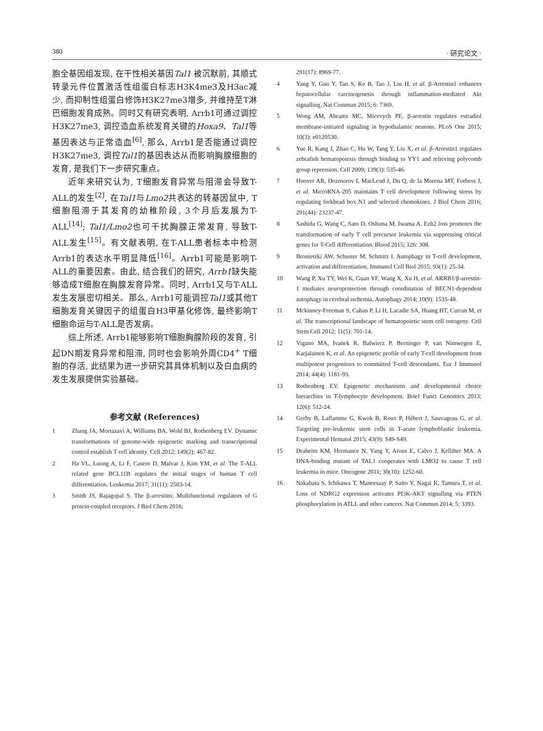380 · 研究论文 ·
胞全基因组发现, 在干性相关基因Tal1 被沉默前, 其顺式转录元件位置激活性组蛋白标志H3K4me3及H3ac减少, 而抑制性组蛋白修饰H3K27me3增多, 并维持至T淋巴细胞发育成熟。同时又有研究表明, Arrb1可通过调控H3K27me3, 调控造血系统发育关键的Hoxa9、Tal1等基因表达与正常造血<sup>[6]</sup>, 那么, Arrb1是否能通过调控H3K27me3, 调控Tal1的基因表达从而影响胸腺细胞的发育, 是我们下一步研究重点。
近年来研究认为, T细胞发育异常与阻滞会导致T-ALL的发生<sup>[2]</sup>, 在Tal1与Lmo2共表达的转基因鼠中, T细胞阻滞于其发育的幼稚阶段, 3个月后发展为T-ALL<sup>[14]</sup>; Tal1/Lmo2也可干扰胸腺正常发育, 导致T-ALL发生<sup>[15]</sup>。有文献表明, 在T-ALL患者标本中检测Arrb1的表达水平明显降低<sup>[16]</sup>。Arrb1可能是影响T-ALL的重要因素。由此, 结合我们的研究, Arrb1缺失能够造成T细胞在胸腺发育异常。同时, Arrb1又与T-ALL发生发展密切相关。那么, Arrb1可能调控Tal1或其他T细胞发育关键因子的组蛋白H3甲基化修饰, 最终影响T细胞命运与T-ALL是否发病。
综上所述, Arrb1能够影响T细胞胸腺阶段的发育, 引起DN期发育异常和阻滞, 同时也会影响外周CD4<sup>+</sup> T细胞的存活, 此结果为进一步研究其具体机制以及白血病的发生发展提供实验基础。
参考文献 (References)
1 Zhang JA, Mortazavi A, Williams BA, Wold BJ, Rothenberg EV. Dynamic transformations of genome-wide epigenetic marking and transcriptional control establish T cell identity. Cell 2012; 149(2): 467-82.
2 Ha VL, Luong A, Li F, Casero D, Malvar J, Kim YM, et al. The T-ALL related gene BCL11B regulates the initial stages of human T cell differentiation. Leukemia 2017; 31(11): 2503-14.
3 Smith JS, Rajagopal S. The β-arrestins: Multifunctional regulators of G protein-coupled receptors. J Biol Chem 2016;
291(17): 8969-77.
4 Yang Y, Guo Y, Tan S, Ke B, Tao J, Liu H, et al. β-Arrestin1 enhances hepatocellular carcinogenesis through inflammation-mediated Akt signalling. Nat Commun 2015; 6: 7369.
5 Wong AM, Abrams MC, Micevych PE. β-arrestin regulates estradiol membrane-initiated signaling in hypothalamic neurons. PLoS One 2015; 10(3): e0120530.
6 Yue R, Kang J, Zhao C, Hu W, Tang Y, Liu X, et al. β-Arrestin1 regulates zebrafish hematopoiesis through binding to YY1 and relieving polycomb group repression. Cell 2009; 139(3): 535-46.
7 Hoover AR, Dozmorov I, MacLeod J, Du Q, de la Morena MT, Forbess J, et al. MicroRNA-205 maintains T cell development following stress by regulating forkhead box N1 and selected chemokines. J Biol Chem 2016; 291(44): 23237-47.
8 Sashida G, Wang C, Sato D, Oshima M, Iwama A. Ezh2 loss promotes the transformation of early T cell precursor leukemia via suppressing critical genes for T-Cell differentiation. Blood 2015; 126: 308.
9 Bronietzki AW, Schuster M, Schmitz I. Autophagy in T-cell development, activation and differentiation. Immunol Cell Biol 2015; 93(1): 25-34.
10 Wang P, Xu TY, Wei K, Guan YF, Wang X, Xu H, et al. ARRB1/β-arrestin-1 mediates neuroprotection through coordination of BECN1-dependent autophagy in cerebral ischemia. Autophagy 2014; 10(9): 1535-48.
11 Mckinney-Freeman S, Cahan P, Li H, Lacadie SA, Huang HT, Curran M, et al. The transcriptional landscape of hematopoietic stem cell ontogeny. Cell Stem Cell 2012; 11(5): 701-14.
12 Vigano MA, Ivanek R, Balwierz P, Berninger P, van Nimwegen E, Karjalainen K, et al. An epigenetic profile of early T-cell development from multipotent progenitors to committed T-cell descendants. Eur J Immunol 2014; 44(4): 1181-93.
13 Rothenberg EV. Epigenetic mechanisms and developmental choice hierarchies in T-lymphocyte development. Brief Funct Genomics 2013; 12(6): 512-24.
14 Gerby B, Laflamme G, Kwok B, Roux P, Hébert J, Sauvageau G, et al. Targeting pre-leukemic stem cells in T-acute lymphoblastic leukemia. Experimental Hematol 2015; 43(9): S49-S49.
15 Draheim KM, Hermance N, Yang Y, Arous E, Calvo J, Kelliher MA. A DNA-binding mutant of TAL1 cooperates with LMO2 to cause T cell leukemia in mice. Oncogene 2011; 30(10): 1252-60.
16 Nakahata S, Ichikawa T, Maneesaay P, Saito Y, Nagai K, Tamura T, et al. Loss of NDRG2 expression activates PI3K-AKT signalling via PTEN phosphorylation in ATLL and other cancers. Nat Commun 2014; 5: 3393.